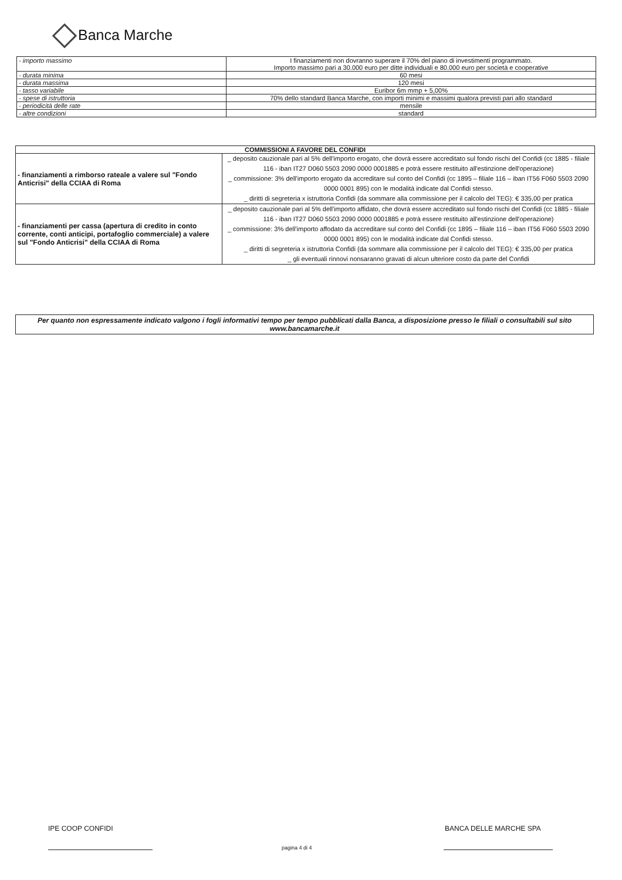Banca Marche
| - importo massimo | I finanziamenti non dovranno superare il 70% del piano di investimenti programmato. Importo massimo pari a 30.000 euro per ditte individuali e 80.000 euro per società e cooperative |
| - durata minima | 60 mesi |
| - durata massima | 120 mesi |
| - tasso variabile | Euribor 6m mmp + 5,00% |
| - spese di istruttoria | 70% dello standard Banca Marche, con importi minimi e massimi qualora previsti pari allo standard |
| - periodicità delle rate | mensile |
| - altre condizioni | standard |
| COMMISSIONI A FAVORE DEL CONFIDI | |
| --- | --- |
| - finanziamenti a rimborso rateale a valere sul "Fondo Anticrisi" della CCIAA di Roma | _ deposito cauzionale pari al 5% dell'importo erogato, che dovrà essere accreditato sul fondo rischi del Confidi (cc 1885 - filiale 116 - iban IT27 D060 5503 2090 0000 0001885 e potrà essere restituito all'estinzione dell'operazione) _ commissione: 3% dell'importo erogato da accreditare sul conto del Confidi (cc 1895 – filiale 116 – iban IT56 F060 5503 2090 0000 0001 895) con le modalità indicate dal Confidi stesso. _ diritti di segreteria x istruttoria Confidi (da sommare alla commissione per il calcolo del TEG): € 335,00 per pratica |
| - finanziamenti per cassa (apertura di credito in conto corrente, conti anticipi, portafoglio commerciale) a valere sul "Fondo Anticrisi" della CCIAA di Roma | _ deposito cauzionale pari al 5% dell'importo affidato, che dovrà essere accreditato sul fondo rischi del Confidi (cc 1885 - filiale 116 - iban IT27 D060 5503 2090 0000 0001885 e potrà essere restituito all'estinzione dell'operazione) _ commissione: 3% dell'importo affodato da accreditare sul conto del Confidi (cc 1895 – filiale 116 – iban IT56 F060 5503 2090 0000 0001 895) con le modalità indicate dal Confidi stesso. _ diritti di segreteria x istruttoria Confidi (da sommare alla commissione per il calcolo del TEG): € 335,00 per pratica _ gli eventuali rinnovi nonsaranno gravati di alcun ulteriore costo da parte del Confidi |
Per quanto non espressamente indicato valgono i fogli informativi tempo per tempo pubblicati dalla Banca, a disposizione presso le filiali o consultabili sul sito www.bancamarche.it
IPE COOP CONFIDI BANCA DELLE MARCHE SPA
pagina 4 di 4